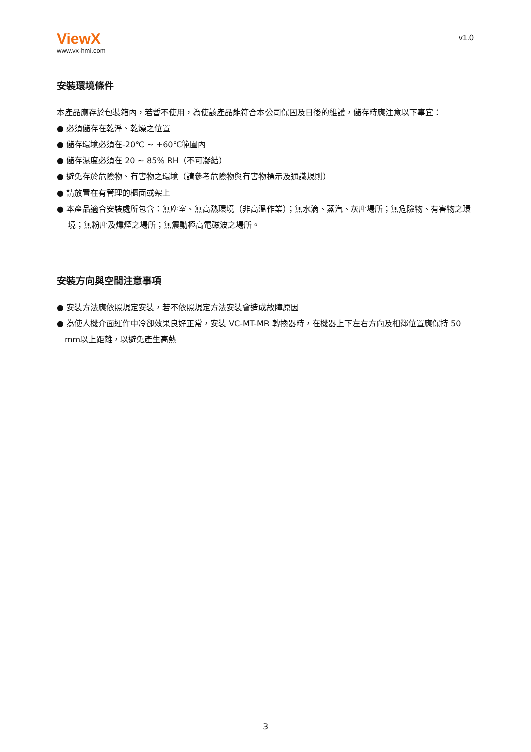ViewX
www.vx-hmi.com
v1.0
安裝環境條件
本產品應存於包裝箱內，若暫不使用，為使該產品能符合本公司保固及日後的維護，儲存時應注意以下事宜：
● 必須儲存在乾淨、乾燥之位置
● 儲存環境必須在-20℃ ~ +60℃範圍內
● 儲存濕度必須在 20 ~ 85% RH（不可凝結）
● 避免存於危險物、有害物之環境（請參考危險物與有害物標示及通識規則）
● 請放置在有管理的櫃面或架上
● 本產品適合安裝處所包含：無塵室、無高熱環境（非高溫作業）；無水滴、蒸汽、灰塵場所；無危險物、有害物之環境；無粉塵及燻煙之場所；無震動極高電磁波之場所。
安裝方向與空間注意事項
● 安裝方法應依照規定安裝，若不依照規定方法安裝會造成故障原因
● 為使人機介面運作中冷卻效果良好正常，安裝 VC-MT-MR 轉換器時，在機器上下左右方向及相鄰位置應保持 50 mm以上距離，以避免產生高熱
3